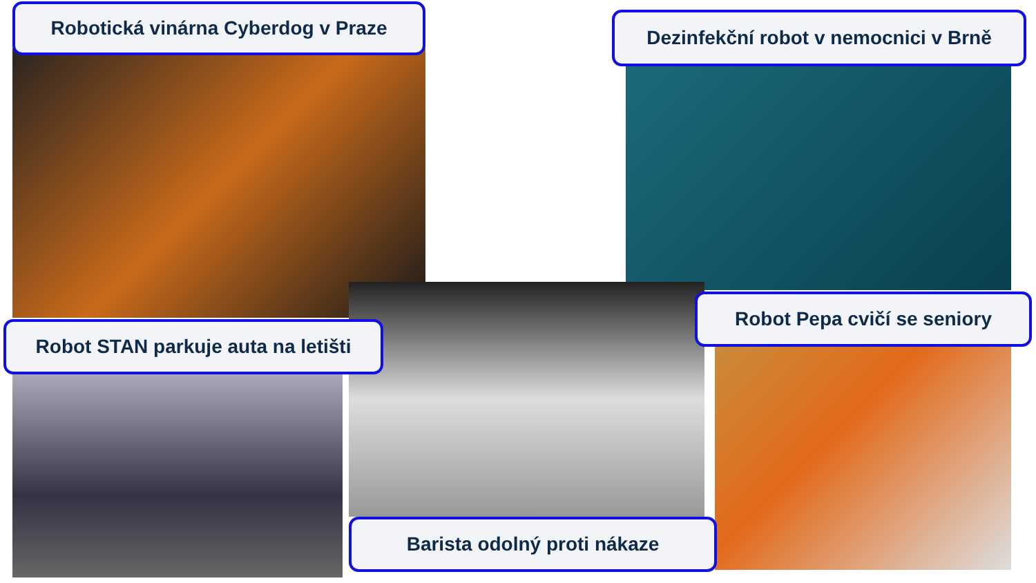Robotická vinárna Cyberdog v Praze
Dezinfekční robot v nemocnici v Brně
Robot STAN parkuje auta na letišti
Robot Pepa cvičí se seniory
Barista odolný proti nákaze